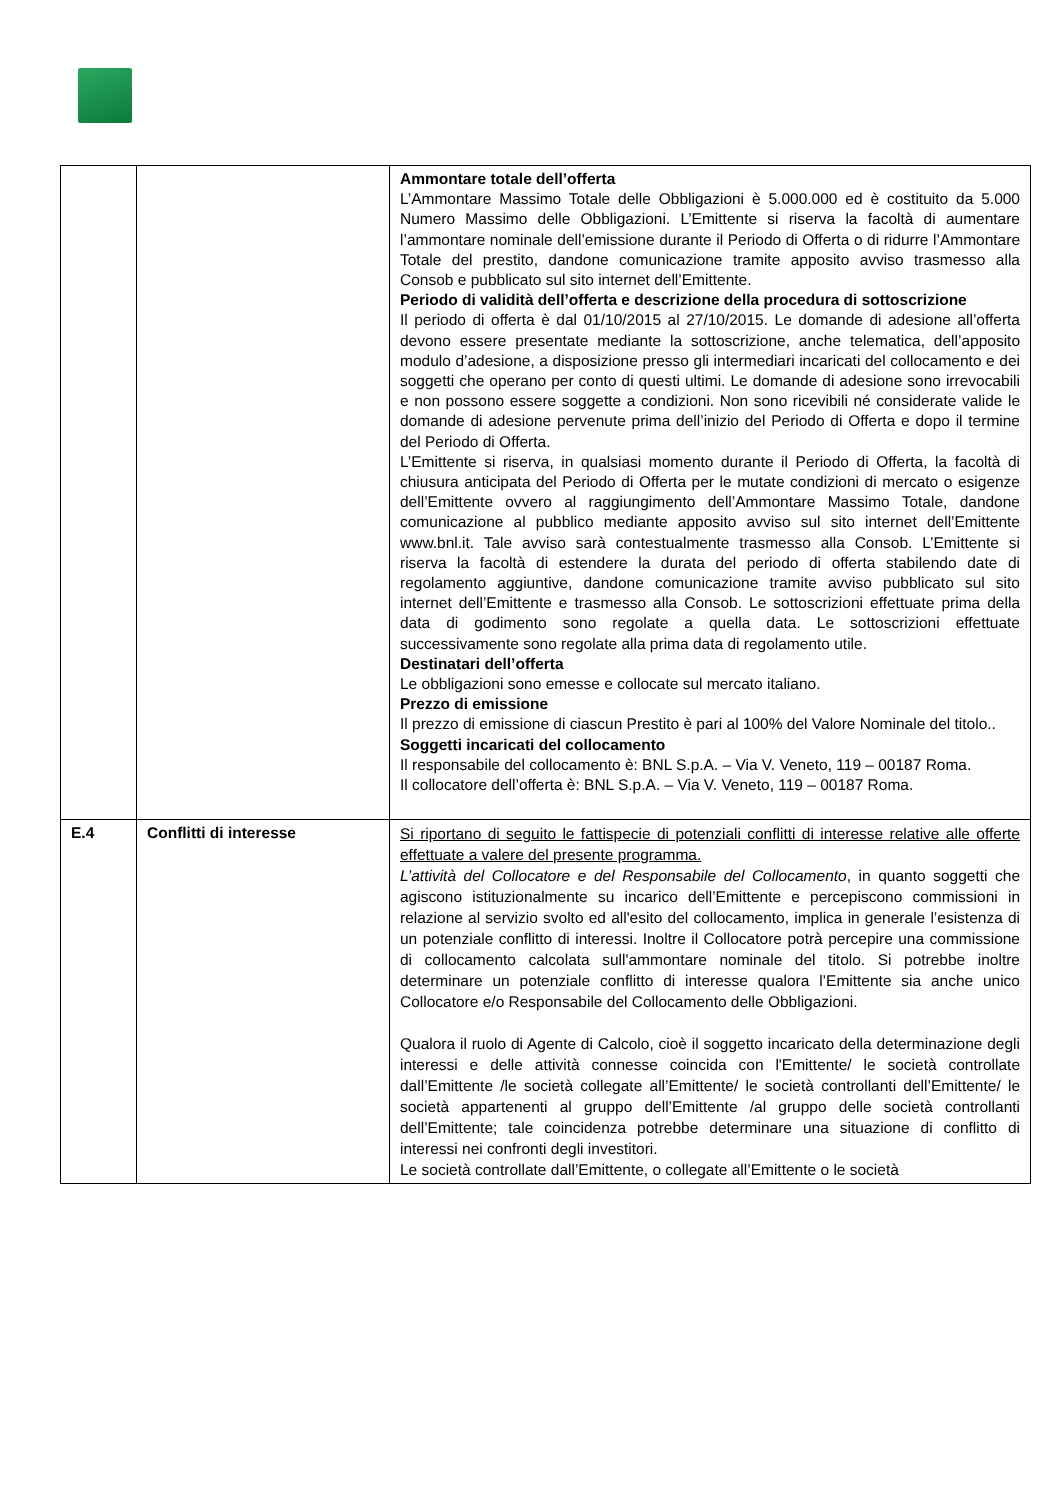| | | Ammontare totale dell’offerta L’Ammontare Massimo Totale delle Obbligazioni è 5.000.000 ed è costituito da 5.000 Numero Massimo delle Obbligazioni. L’Emittente si riserva la facoltà di aumentare l’ammontare nominale dell’emissione durante il Periodo di Offerta o di ridurre l’Ammontare Totale del prestito, dandone comunicazione tramite apposito avviso trasmesso alla Consob e pubblicato sul sito internet dell’Emittente. Periodo di validità dell’offerta e descrizione della procedura di sottoscrizione Il periodo di offerta è dal 01/10/2015 al 27/10/2015. Le domande di adesione all’offerta devono essere presentate mediante la sottoscrizione, anche telematica, dell’apposito modulo d’adesione, a disposizione presso gli intermediari incaricati del collocamento e dei soggetti che operano per conto di questi ultimi. Le domande di adesione sono irrevocabili e non possono essere soggette a condizioni. Non sono ricevibili né considerate valide le domande di adesione pervenute prima dell’inizio del Periodo di Offerta e dopo il termine del Periodo di Offerta. L’Emittente si riserva, in qualsiasi momento durante il Periodo di Offerta, la facoltà di chiusura anticipata del Periodo di Offerta per le mutate condizioni di mercato o esigenze dell’Emittente ovvero al raggiungimento dell’Ammontare Massimo Totale, dandone comunicazione al pubblico mediante apposito avviso sul sito internet dell’Emittente www.bnl.it. Tale avviso sarà contestualmente trasmesso alla Consob. L’Emittente si riserva la facoltà di estendere la durata del periodo di offerta stabilendo date di regolamento aggiuntive, dandone comunicazione tramite avviso pubblicato sul sito internet dell’Emittente e trasmesso alla Consob. Le sottoscrizioni effettuate prima della data di godimento sono regolate a quella data. Le sottoscrizioni effettuate successivamente sono regolate alla prima data di regolamento utile. Destinatari dell’offerta Le obbligazioni sono emesse e collocate sul mercato italiano. Prezzo di emissione Il prezzo di emissione di ciascun Prestito è pari al 100% del Valore Nominale del titolo.. Soggetti incaricati del collocamento Il responsabile del collocamento è: BNL S.p.A. – Via V. Veneto, 119 – 00187 Roma. Il collocatore dell’offerta è: BNL S.p.A. – Via V. Veneto, 119 – 00187 Roma. |
| E.4 | Conflitti di interesse | Si riportano di seguito le fattispecie di potenziali conflitti di interesse relative alle offerte effettuate a valere del presente programma. L’attività del Collocatore e del Responsabile del Collocamento , in quanto soggetti che agiscono istituzionalmente su incarico dell’Emittente e percepiscono commissioni in relazione al servizio svolto ed all'esito del collocamento, implica in generale l’esistenza di un potenziale conflitto di interessi. Inoltre il Collocatore potrà percepire una commissione di collocamento calcolata sull'ammontare nominale del titolo. Si potrebbe inoltre determinare un potenziale conflitto di interesse qualora l’Emittente sia anche unico Collocatore e/o Responsabile del Collocamento delle Obbligazioni. Qualora il ruolo di Agente di Calcolo, cioè il soggetto incaricato della determinazione degli interessi e delle attività connesse coincida con l'Emittente/ le società controllate dall’Emittente /le società collegate all’Emittente/ le società controllanti dell’Emittente/ le società appartenenti al gruppo dell’Emittente /al gruppo delle società controllanti dell’Emittente; tale coincidenza potrebbe determinare una situazione di conflitto di interessi nei confronti degli investitori. Le società controllate dall’Emittente, o collegate all’Emittente o le società |